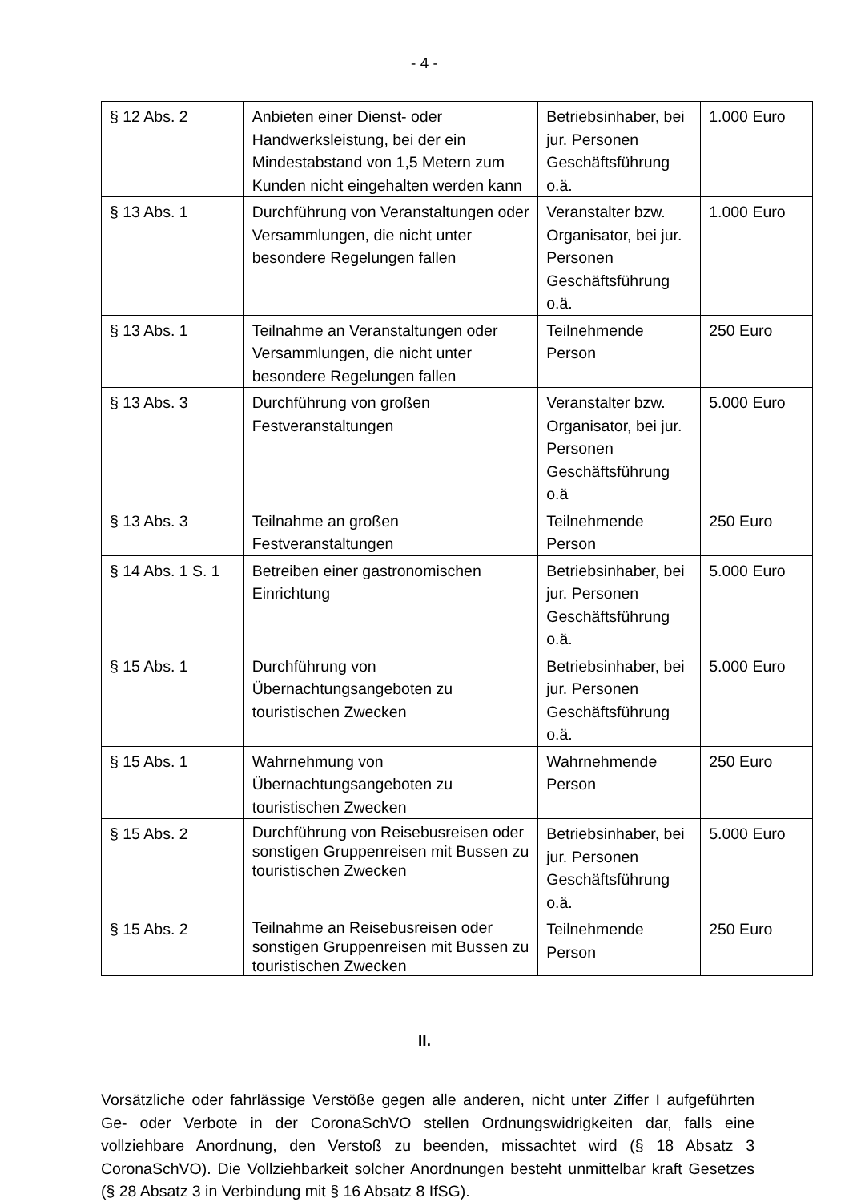- 4 -
| § 12 Abs. 2 | Anbieten einer Dienst- oder Handwerksleistung, bei der ein Mindestabstand von 1,5 Metern zum Kunden nicht eingehalten werden kann | Betriebsinhaber, bei jur. Personen Geschäftsführung o.ä. | 1.000 Euro |
| § 13 Abs. 1 | Durchführung von Veranstaltungen oder Versammlungen, die nicht unter besondere Regelungen fallen | Veranstalter bzw. Organisator, bei jur. Personen Geschäftsführung o.ä. | 1.000 Euro |
| § 13 Abs. 1 | Teilnahme an Veranstaltungen oder Versammlungen, die nicht unter besondere Regelungen fallen | Teilnehmende Person | 250 Euro |
| § 13 Abs. 3 | Durchführung von großen Festveranstaltungen | Veranstalter bzw. Organisator, bei jur. Personen Geschäftsführung o.ä | 5.000 Euro |
| § 13 Abs. 3 | Teilnahme an großen Festveranstaltungen | Teilnehmende Person | 250 Euro |
| § 14 Abs. 1 S. 1 | Betreiben einer gastronomischen Einrichtung | Betriebsinhaber, bei jur. Personen Geschäftsführung o.ä. | 5.000 Euro |
| § 15 Abs. 1 | Durchführung von Übernachtungsangeboten zu touristischen Zwecken | Betriebsinhaber, bei jur. Personen Geschäftsführung o.ä. | 5.000 Euro |
| § 15 Abs. 1 | Wahrnehmung von Übernachtungsangeboten zu touristischen Zwecken | Wahrnehmende Person | 250 Euro |
| § 15 Abs. 2 | Durchführung von Reisebusreisen oder sonstigen Gruppenreisen mit Bussen zu touristischen Zwecken | Betriebsinhaber, bei jur. Personen Geschäftsführung o.ä. | 5.000 Euro |
| § 15 Abs. 2 | Teilnahme an Reisebusreisen oder sonstigen Gruppenreisen mit Bussen zu touristischen Zwecken | Teilnehmende Person | 250 Euro |
II.
Vorsätzliche oder fahrlässige Verstöße gegen alle anderen, nicht unter Ziffer I aufgeführten Ge- oder Verbote in der CoronaSchVO stellen Ordnungswidrigkeiten dar, falls eine vollziehbare Anordnung, den Verstoß zu beenden, missachtet wird (§ 18 Absatz 3 CoronaSchVO). Die Vollziehbarkeit solcher Anordnungen besteht unmittelbar kraft Gesetzes (§ 28 Absatz 3 in Verbindung mit § 16 Absatz 8 IfSG).